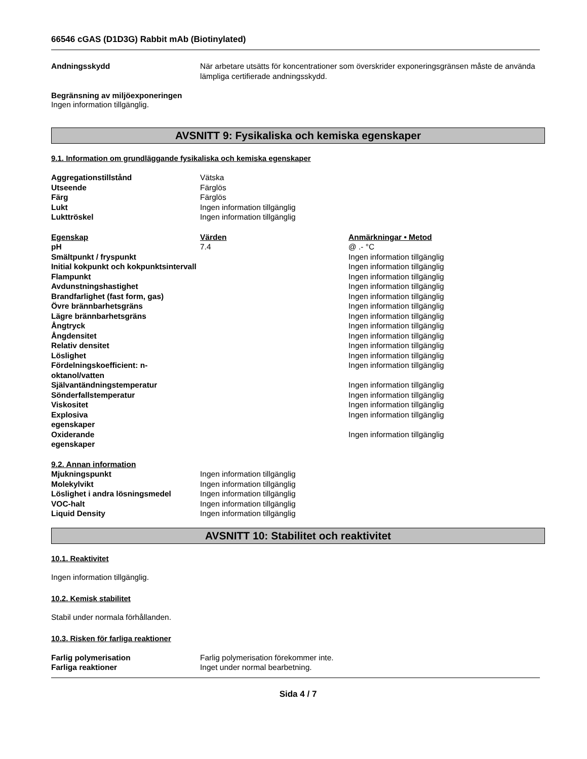66546 cGAS (D1D3G) Rabbit mAb (Biotinylated)
| Andningsskydd | När arbetare utsätts för koncentrationer som överskrider exponeringsgränsen måste de använda lämpliga certifierade andningsskydd. |
Begränsning av miljöexponeringen
Ingen information tillgänglig.
AVSNITT 9: Fysikaliska och kemiska egenskaper
9.1. Information om grundläggande fysikaliska och kemiska egenskaper
| Aggregationstillstånd | Vätska |
| Utseende | Färglös |
| Färg | Färglös |
| Lukt | Ingen information tillgänglig |
| Lukttröskel | Ingen information tillgänglig |
| Egenskap | Värden | Anmärkningar • Metod |
| pH | 7.4 | @ .- °C |
| Smältpunkt / fryspunkt | | Ingen information tillgänglig |
| Initial kokpunkt och kokpunktsintervall | | Ingen information tillgänglig |
| Flampunkt | | Ingen information tillgänglig |
| Avdunstningshastighet | | Ingen information tillgänglig |
| Brandfarlighet (fast form, gas) | | Ingen information tillgänglig |
| Övre brännbarhetsgräns | | Ingen information tillgänglig |
| Lägre brännbarhetsgräns | | Ingen information tillgänglig |
| Ångtryck | | Ingen information tillgänglig |
| Ångdensitet | | Ingen information tillgänglig |
| Relativ densitet | | Ingen information tillgänglig |
| Löslighet | | Ingen information tillgänglig |
| Fördelningskoefficient: n-oktanol/vatten | | Ingen information tillgänglig |
| Självantändningstemperatur | | Ingen information tillgänglig |
| Sönderfallstemperatur | | Ingen information tillgänglig |
| Viskositet | | Ingen information tillgänglig |
| Explosiva egenskaper | | Ingen information tillgänglig |
| Oxiderande egenskaper | | Ingen information tillgänglig |
| 9.2. Annan information | |
| Mjukningspunkt | Ingen information tillgänglig |
| Molekylvikt | Ingen information tillgänglig |
| Löslighet i andra lösningsmedel | Ingen information tillgänglig |
| VOC-halt | Ingen information tillgänglig |
| Liquid Density | Ingen information tillgänglig |
AVSNITT 10: Stabilitet och reaktivitet
10.1. Reaktivitet
Ingen information tillgänglig.
10.2. Kemisk stabilitet
Stabil under normala förhållanden.
10.3. Risken för farliga reaktioner
| Farlig polymerisation | Farlig polymerisation förekommer inte. |
| Farliga reaktioner | Inget under normal bearbetning. |
Sida 4 / 7